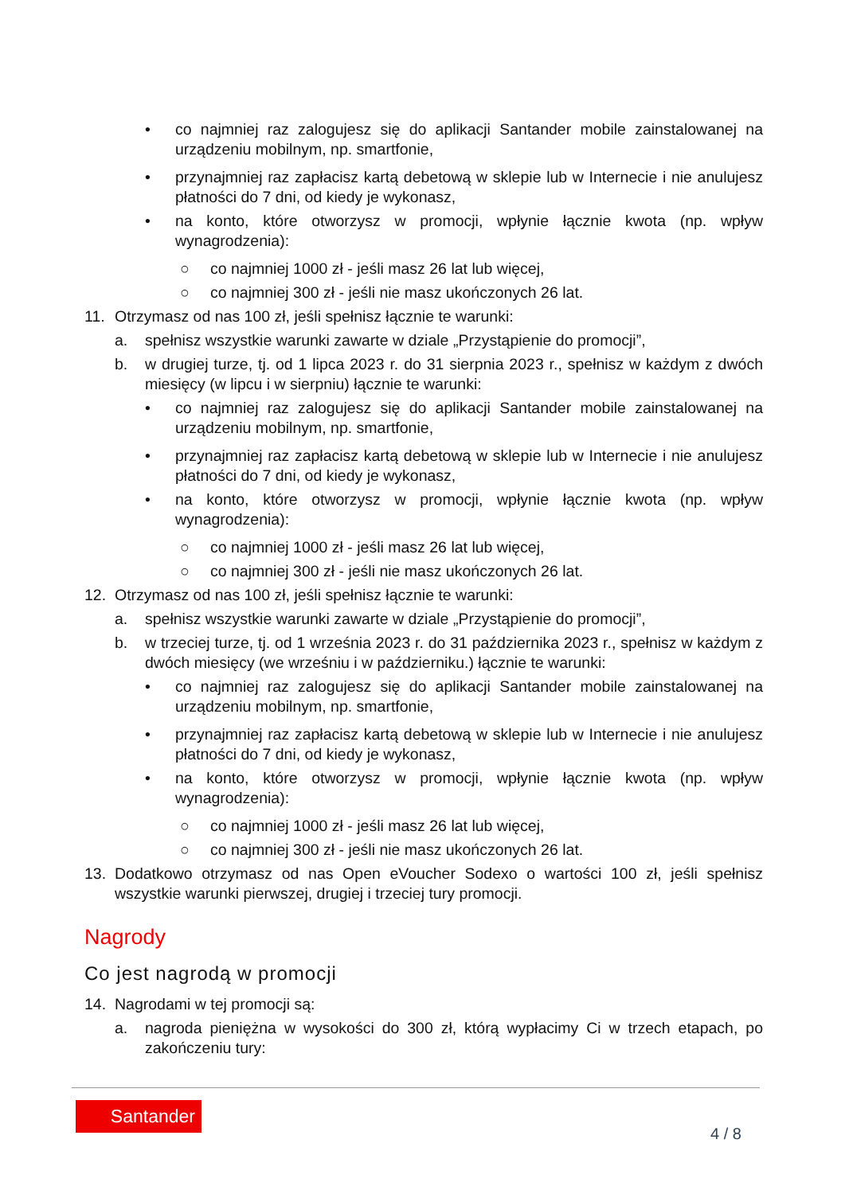• co najmniej raz zalogujesz się do aplikacji Santander mobile zainstalowanej na urządzeniu mobilnym, np. smartfonie,
• przynajmniej raz zapłacisz kartą debetową w sklepie lub w Internecie i nie anulujesz płatności do 7 dni, od kiedy je wykonasz,
• na konto, które otworzysz w promocji, wpłynie łącznie kwota (np. wpływ wynagrodzenia):
○ co najmniej 1000 zł - jeśli masz 26 lat lub więcej,
○ co najmniej 300 zł - jeśli nie masz ukończonych 26 lat.
11. Otrzymasz od nas 100 zł, jeśli spełnisz łącznie te warunki:
a. spełnisz wszystkie warunki zawarte w dziale „Przystąpienie do promocji”,
b. w drugiej turze, tj. od 1 lipca 2023 r. do 31 sierpnia 2023 r., spełnisz w każdym z dwóch miesięcy (w lipcu i w sierpniu) łącznie te warunki:
• co najmniej raz zalogujesz się do aplikacji Santander mobile zainstalowanej na urządzeniu mobilnym, np. smartfonie,
• przynajmniej raz zapłacisz kartą debetową w sklepie lub w Internecie i nie anulujesz płatności do 7 dni, od kiedy je wykonasz,
• na konto, które otworzysz w promocji, wpłynie łącznie kwota (np. wpływ wynagrodzenia):
○ co najmniej 1000 zł - jeśli masz 26 lat lub więcej,
○ co najmniej 300 zł - jeśli nie masz ukończonych 26 lat.
12. Otrzymasz od nas 100 zł, jeśli spełnisz łącznie te warunki:
a. spełnisz wszystkie warunki zawarte w dziale „Przystąpienie do promocji”,
b. w trzeciej turze, tj. od 1 września 2023 r. do 31 października 2023 r., spełnisz w każdym z dwóch miesięcy (we wrześniu i w październiku.) łącznie te warunki:
• co najmniej raz zalogujesz się do aplikacji Santander mobile zainstalowanej na urządzeniu mobilnym, np. smartfonie,
• przynajmniej raz zapłacisz kartą debetową w sklepie lub w Internecie i nie anulujesz płatności do 7 dni, od kiedy je wykonasz,
• na konto, które otworzysz w promocji, wpłynie łącznie kwota (np. wpływ wynagrodzenia):
○ co najmniej 1000 zł - jeśli masz 26 lat lub więcej,
○ co najmniej 300 zł - jeśli nie masz ukończonych 26 lat.
13. Dodatkowo otrzymasz od nas Open eVoucher Sodexo o wartości 100 zł, jeśli spełnisz wszystkie warunki pierwszej, drugiej i trzeciej tury promocji.
Nagrody
Co jest nagrodą w promocji
14. Nagrodami w tej promocji są:
a. nagroda pieniężna w wysokości do 300 zł, którą wypłacimy Ci w trzech etapach, po zakończeniu tury:
Santander
4 / 8